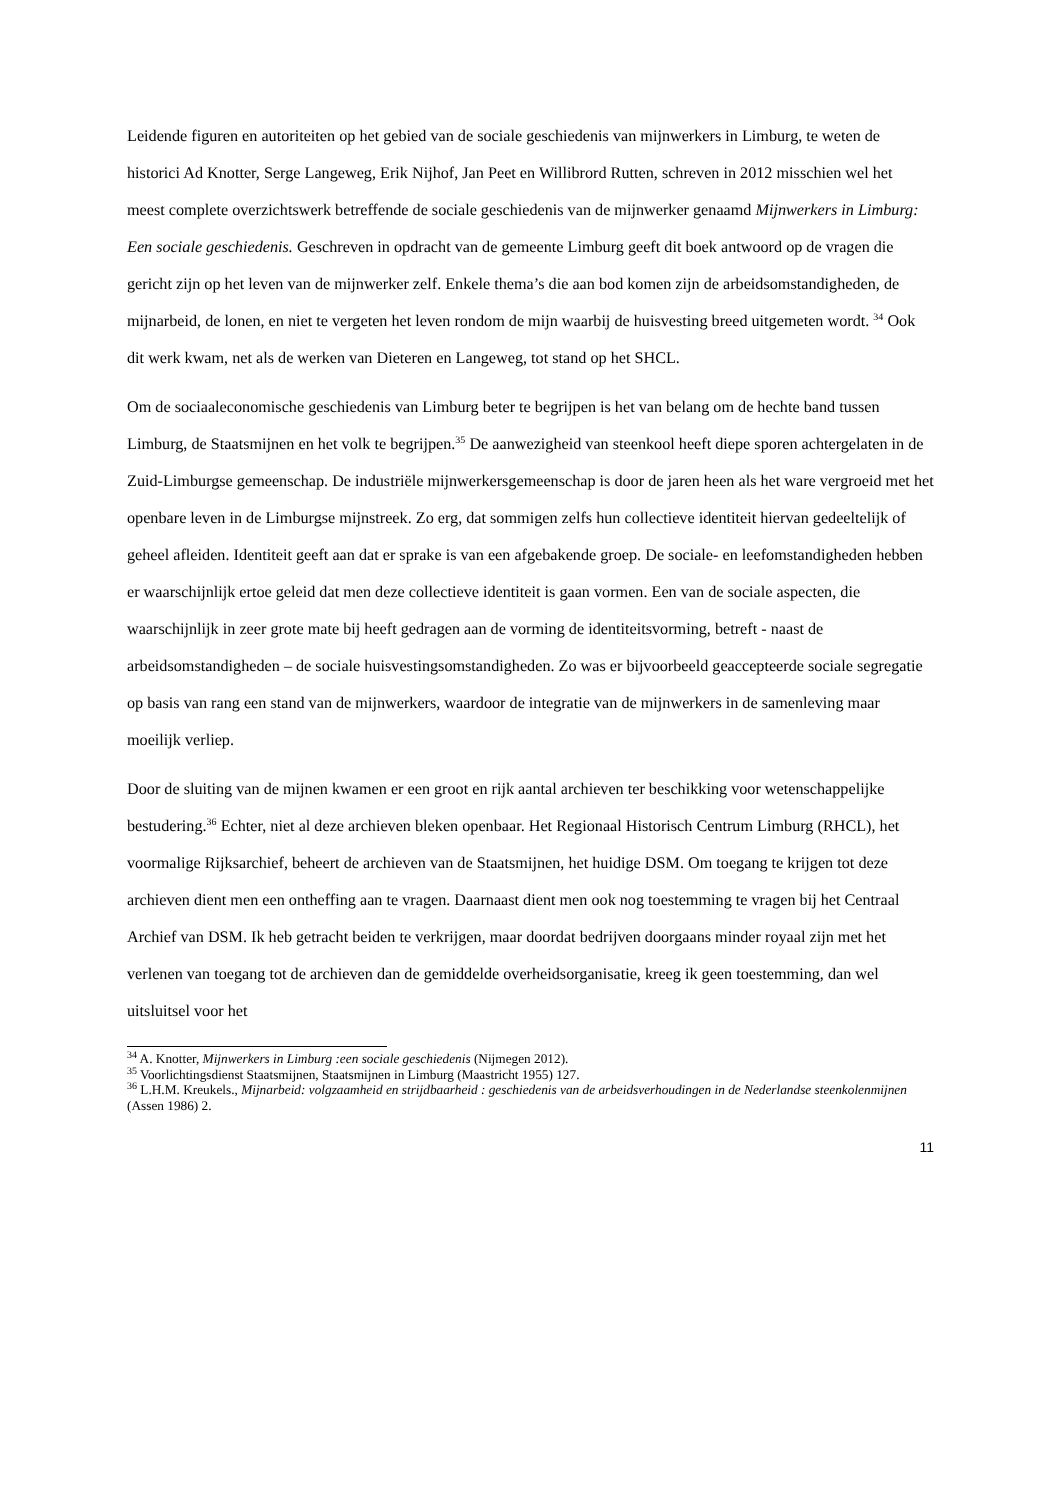Leidende figuren en autoriteiten op het gebied van de sociale geschiedenis van mijnwerkers in Limburg, te weten de historici Ad Knotter, Serge Langeweg, Erik Nijhof, Jan Peet en Willibrord Rutten, schreven in 2012 misschien wel het meest complete overzichtswerk betreffende de sociale geschiedenis van de mijnwerker genaamd Mijnwerkers in Limburg: Een sociale geschiedenis. Geschreven in opdracht van de gemeente Limburg geeft dit boek antwoord op de vragen die gericht zijn op het leven van de mijnwerker zelf. Enkele thema’s die aan bod komen zijn de arbeidsomstandigheden, de mijnarbeid, de lonen, en niet te vergeten het leven rondom de mijn waarbij de huisvesting breed uitgemeten wordt. <sup>34</sup> Ook dit werk kwam, net als de werken van Dieteren en Langeweg, tot stand op het SHCL.
Om de sociaaleconomische geschiedenis van Limburg beter te begrijpen is het van belang om de hechte band tussen Limburg, de Staatsmijnen en het volk te begrijpen.<sup>35</sup> De aanwezigheid van steenkool heeft diepe sporen achtergelaten in de Zuid-Limburgse gemeenschap. De industriële mijnwerkersgemeenschap is door de jaren heen als het ware vergroeid met het openbare leven in de Limburgse mijnstreek. Zo erg, dat sommigen zelfs hun collectieve identiteit hiervan gedeeltelijk of geheel afleiden. Identiteit geeft aan dat er sprake is van een afgebakende groep. De sociale- en leefomstandigheden hebben er waarschijnlijk ertoe geleid dat men deze collectieve identiteit is gaan vormen. Een van de sociale aspecten, die waarschijnlijk in zeer grote mate bij heeft gedragen aan de vorming de identiteitsvorming, betreft - naast de arbeidsomstandigheden – de sociale huisvestingsomstandigheden. Zo was er bijvoorbeeld geaccepteerde sociale segregatie op basis van rang een stand van de mijnwerkers, waardoor de integratie van de mijnwerkers in de samenleving maar moeilijk verliep.
Door de sluiting van de mijnen kwamen er een groot en rijk aantal archieven ter beschikking voor wetenschappelijke bestudering.<sup>36</sup> Echter, niet al deze archieven bleken openbaar. Het Regionaal Historisch Centrum Limburg (RHCL), het voormalige Rijksarchief, beheert de archieven van de Staatsmijnen, het huidige DSM. Om toegang te krijgen tot deze archieven dient men een ontheffing aan te vragen. Daarnaast dient men ook nog toestemming te vragen bij het Centraal Archief van DSM. Ik heb getracht beiden te verkrijgen, maar doordat bedrijven doorgaans minder royaal zijn met het verlenen van toegang tot de archieven dan de gemiddelde overheidsorganisatie, kreeg ik geen toestemming, dan wel uitsluitsel voor het
<sup>34</sup> A. Knotter, Mijnwerkers in Limburg :een sociale geschiedenis (Nijmegen 2012).
<sup>35</sup> Voorlichtingsdienst Staatsmijnen, Staatsmijnen in Limburg (Maastricht 1955) 127.
<sup>36</sup> L.H.M. Kreukels., Mijnarbeid: volgzaamheid en strijdbaarheid : geschiedenis van de arbeidsverhoudingen in de Nederlandse steenkolenmijnen (Assen 1986) 2.
11